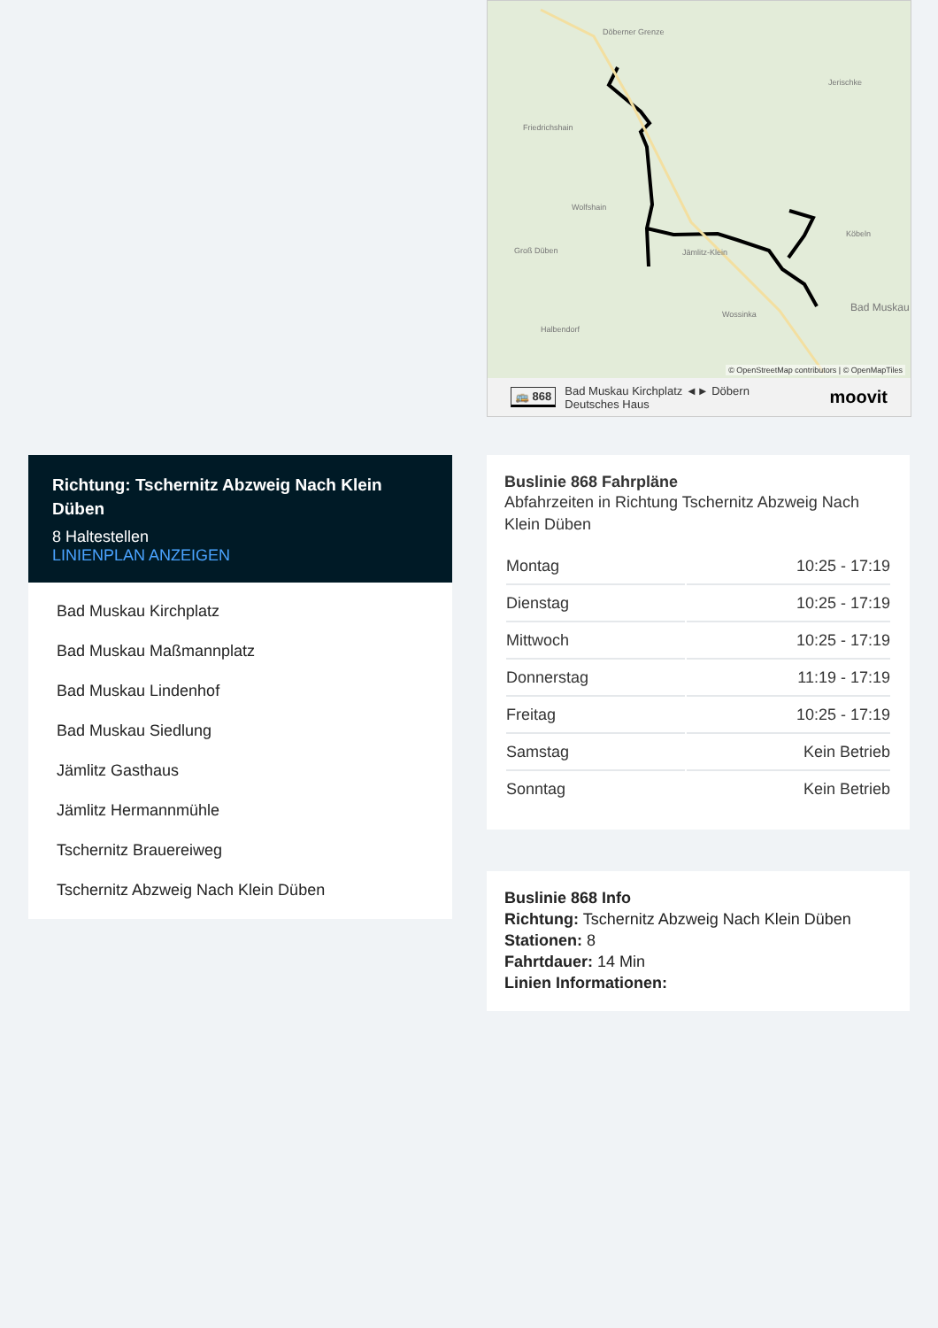Döberner Grenze
Jerischke
Friedrichshain
Wolfshain
Groß Düben
Jämlitz-Klein
Köbeln
Wossinka
Halbendorf
Bad Muskau
© OpenStreetMap contributors | © OpenMapTiles
🚌 868 Bad Muskau Kirchplatz ◄► Döbern
Deutsches Haus
moovit
Richtung: Tschernitz Abzweig Nach Klein Düben
8 Haltestellen
LINIENPLAN ANZEIGEN
Bad Muskau Kirchplatz
Bad Muskau Maßmannplatz
Bad Muskau Lindenhof
Bad Muskau Siedlung
Jämlitz Gasthaus
Jämlitz Hermannmühle
Tschernitz Brauereiweg
Tschernitz Abzweig Nach Klein Düben
Buslinie 868 Fahrpläne
Abfahrzeiten in Richtung Tschernitz Abzweig Nach Klein Düben
| Montag | 10:25 - 17:19 |
| Dienstag | 10:25 - 17:19 |
| Mittwoch | 10:25 - 17:19 |
| Donnerstag | 11:19 - 17:19 |
| Freitag | 10:25 - 17:19 |
| Samstag | Kein Betrieb |
| Sonntag | Kein Betrieb |
Buslinie 868 Info
Richtung: Tschernitz Abzweig Nach Klein Düben
Stationen: 8
Fahrtdauer: 14 Min
Linien Informationen: